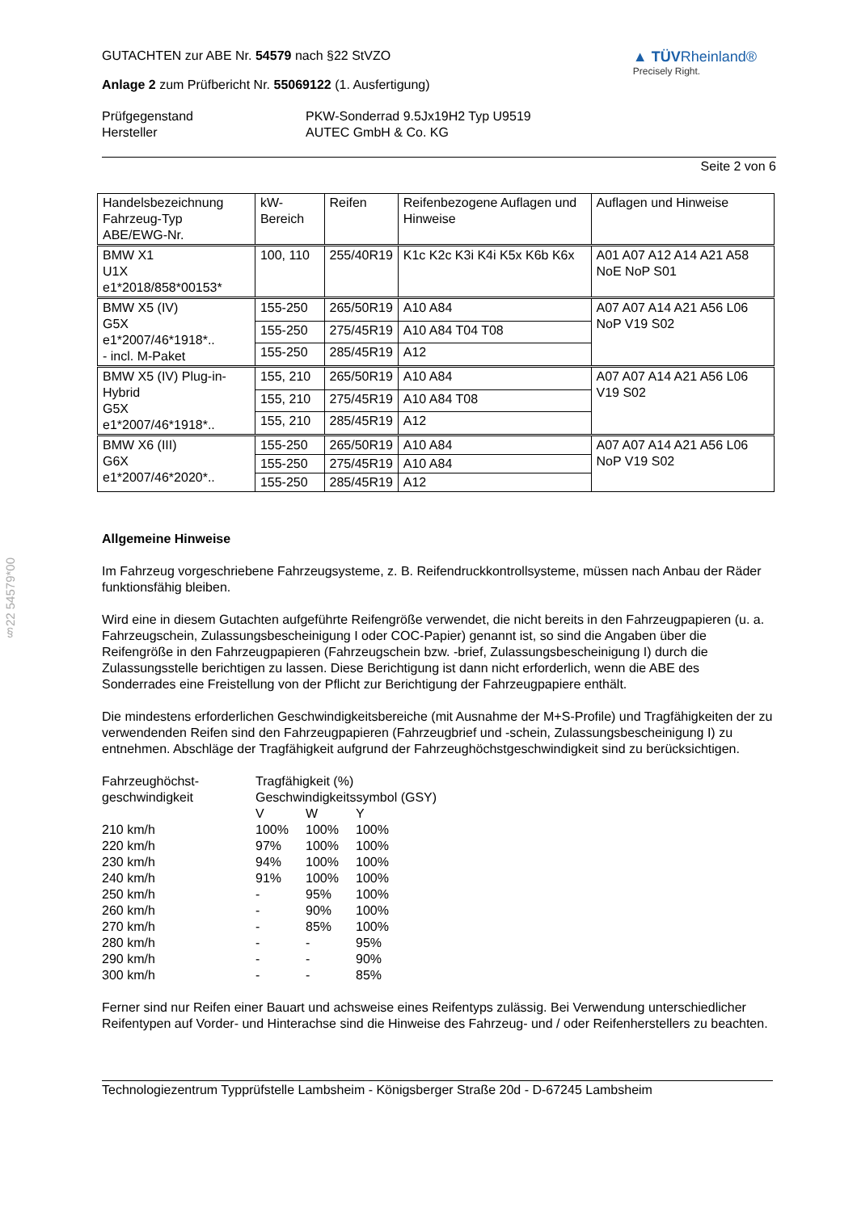§22 54579*00
GUTACHTEN zur ABE Nr. 54579 nach §22 StVZO
Anlage 2 zum Prüfbericht Nr. 55069122 (1. Ausfertigung)
▲ TÜVRheinland®
Precisely Right.
Prüfgegenstand
Hersteller
PKW-Sonderrad 9.5Jx19H2 Typ U9519
AUTEC GmbH & Co. KG
Seite 2 von 6
| Handelsbezeichnung Fahrzeug-Typ ABE/EWG-Nr. | kW-Bereich | Reifen | Reifenbezogene Auflagen und Hinweise | Auflagen und Hinweise |
| BMW X1 U1X e1*2018/858*00153* | 100, 110 | 255/40R19 | K1c K2c K3i K4i K5x K6b K6x | A01 A07 A12 A14 A21 A58 NoE NoP S01 |
| BMW X5 (IV) G5X e1*2007/46*1918*.. - incl. M-Paket | 155-250 | 265/50R19 | A10 A84 | A07 A07 A14 A21 A56 L06 NoP V19 S02 |
| | 155-250 | 275/45R19 | A10 A84 T04 T08 | |
| | 155-250 | 285/45R19 | A12 | |
| BMW X5 (IV) Plug-in-Hybrid G5X e1*2007/46*1918*.. | 155, 210 | 265/50R19 | A10 A84 | A07 A07 A14 A21 A56 L06 V19 S02 |
| | 155, 210 | 275/45R19 | A10 A84 T08 | |
| | 155, 210 | 285/45R19 | A12 | |
| BMW X6 (III) G6X e1*2007/46*2020*.. | 155-250 | 265/50R19 | A10 A84 | A07 A07 A14 A21 A56 L06 NoP V19 S02 |
| | 155-250 | 275/45R19 | A10 A84 | |
| | 155-250 | 285/45R19 | A12 | |
Allgemeine Hinweise
Im Fahrzeug vorgeschriebene Fahrzeugsysteme, z. B. Reifendruckkontrollsysteme, müssen nach Anbau der Räder funktionsfähig bleiben.
Wird eine in diesem Gutachten aufgeführte Reifengröße verwendet, die nicht bereits in den Fahrzeugpapieren (u. a. Fahrzeugschein, Zulassungsbescheinigung I oder COC-Papier) genannt ist, so sind die Angaben über die Reifengröße in den Fahrzeugpapieren (Fahrzeugschein bzw. -brief, Zulassungsbescheinigung I) durch die Zulassungsstelle berichtigen zu lassen. Diese Berichtigung ist dann nicht erforderlich, wenn die ABE des Sonderrades eine Freistellung von der Pflicht zur Berichtigung der Fahrzeugpapiere enthält.
Die mindestens erforderlichen Geschwindigkeitsbereiche (mit Ausnahme der M+S-Profile) und Tragfähigkeiten der zu verwendenden Reifen sind den Fahrzeugpapieren (Fahrzeugbrief und -schein, Zulassungsbescheinigung I) zu entnehmen. Abschläge der Tragfähigkeit aufgrund der Fahrzeughöchstgeschwindigkeit sind zu berücksichtigen.
| Fahrzeughöchst- geschwindigkeit | Tragfähigkeit (%) Geschwindigkeitssymbol (GSY) | | |
| | V | W | Y |
| 210 km/h | 100% | 100% | 100% |
| 220 km/h | 97% | 100% | 100% |
| 230 km/h | 94% | 100% | 100% |
| 240 km/h | 91% | 100% | 100% |
| 250 km/h | - | 95% | 100% |
| 260 km/h | - | 90% | 100% |
| 270 km/h | - | 85% | 100% |
| 280 km/h | - | - | 95% |
| 290 km/h | - | - | 90% |
| 300 km/h | - | - | 85% |
Ferner sind nur Reifen einer Bauart und achsweise eines Reifentyps zulässig. Bei Verwendung unterschiedlicher Reifentypen auf Vorder- und Hinterachse sind die Hinweise des Fahrzeug- und / oder Reifenherstellers zu beachten.
Technologiezentrum Typprüfstelle Lambsheim - Königsberger Straße 20d - D-67245 Lambsheim